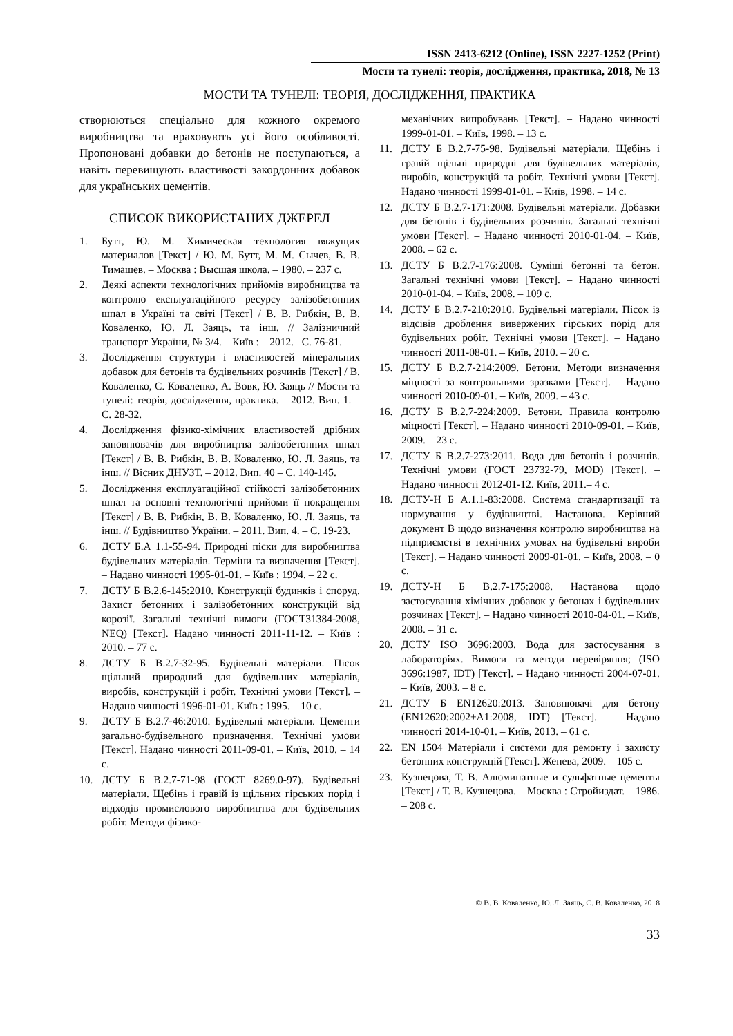ISSN 2413-6212 (Online), ISSN 2227-1252 (Print)
Мости та тунелі: теорія, дослідження, практика, 2018, № 13
МОСТИ ТА ТУНЕЛІ: ТЕОРІЯ, ДОСЛІДЖЕННЯ, ПРАКТИКА
створюються спеціально для кожного окремого виробництва та враховують усі його особливості. Пропоновані добавки до бетонів не поступаються, а навіть перевищують властивості закордонних добавок для українських цементів.
СПИСОК ВИКОРИСТАНИХ ДЖЕРЕЛ
1. Бутт, Ю. М. Химическая технология вяжущих материалов [Текст] / Ю. М. Бутт, М. М. Сычев, В. В. Тимашев. – Москва : Высшая школа. – 1980. – 237 с.
2. Деякі аспекти технологічних прийомів виробництва та контролю експлуатаційного ресурсу залізобетонних шпал в Україні та світі [Текст] / В. В. Рибкін, В. В. Коваленко, Ю. Л. Заяць, та інш. // Залізничний транспорт України, № 3/4. – Київ : – 2012. –С. 76-81.
3. Дослідження структури і властивостей мінеральних добавок для бетонів та будівельних розчинів [Текст] / В. Коваленко, С. Коваленко, А. Вовк, Ю. Заяць // Мости та тунелі: теорія, дослідження, практика. – 2012. Вип. 1. – С. 28-32.
4. Дослідження фізико-хімічних властивостей дрібних заповнювачів для виробництва залізобетонних шпал [Текст] / В. В. Рибкін, В. В. Коваленко, Ю. Л. Заяць, та інш. // Вісник ДНУЗТ. – 2012. Вип. 40 – С. 140-145.
5. Дослідження експлуатаційної стійкості залізобетонних шпал та основні технологічні прийоми її покращення [Текст] / В. В. Рибкін, В. В. Коваленко, Ю. Л. Заяць, та інш. // Будівництво України. – 2011. Вип. 4. – С. 19-23.
6. ДСТУ Б.А 1.1-55-94. Природні піски для виробництва будівельних матеріалів. Терміни та визначення [Текст]. – Надано чинності 1995-01-01. – Київ : 1994. – 22 с.
7. ДСТУ Б В.2.6-145:2010. Конструкції будинків і споруд. Захист бетонних і залізобетонних конструкцій від корозії. Загальні технічні вимоги (ГОСТ31384-2008, NEQ) [Текст]. Надано чинності 2011-11-12. – Київ : 2010. – 77 с.
8. ДСТУ Б В.2.7-32-95. Будівельні матеріали. Пісок щільний природний для будівельних матеріалів, виробів, конструкцій і робіт. Технічні умови [Текст]. – Надано чинності 1996-01-01. Київ : 1995. – 10 с.
9. ДСТУ Б В.2.7-46:2010. Будівельні матеріали. Цементи загально-будівельного призначення. Технічні умови [Текст]. Надано чинності 2011-09-01. – Київ, 2010. – 14 с.
10. ДСТУ Б В.2.7-71-98 (ГОСТ 8269.0-97). Будівельні матеріали. Щебінь і гравій із щільних гірських порід і відходів промислового виробництва для будівельних робіт. Методи фізико-
механічних випробувань [Текст]. – Надано чинності 1999-01-01. – Київ, 1998. – 13 с.
11. ДСТУ Б В.2.7-75-98. Будівельні матеріали. Щебінь і гравій щільні природні для будівельних матеріалів, виробів, конструкцій та робіт. Технічні умови [Текст]. Надано чинності 1999-01-01. – Київ, 1998. – 14 с.
12. ДСТУ Б В.2.7-171:2008. Будівельні матеріали. Добавки для бетонів і будівельних розчинів. Загальні технічні умови [Текст]. – Надано чинності 2010-01-04. – Київ, 2008. – 62 с.
13. ДСТУ Б В.2.7-176:2008. Суміші бетонні та бетон. Загальні технічні умови [Текст]. – Надано чинності 2010-01-04. – Київ, 2008. – 109 с.
14. ДСТУ Б В.2.7-210:2010. Будівельні матеріали. Пісок із відсівів дроблення вивержених гірських порід для будівельних робіт. Технічні умови [Текст]. – Надано чинності 2011-08-01. – Київ, 2010. – 20 с.
15. ДСТУ Б В.2.7-214:2009. Бетони. Методи визначення міцності за контрольними зразками [Текст]. – Надано чинності 2010-09-01. – Київ, 2009. – 43 с.
16. ДСТУ Б В.2.7-224:2009. Бетони. Правила контролю міцності [Текст]. – Надано чинності 2010-09-01. – Київ, 2009. – 23 с.
17. ДСТУ Б В.2.7-273:2011. Вода для бетонів і розчинів. Технічні умови (ГОСТ 23732-79, MOD) [Текст]. – Надано чинності 2012-01-12. Київ, 2011.– 4 с.
18. ДСТУ-Н Б А.1.1-83:2008. Система стандартизації та нормування у будівництві. Настанова. Керівний документ В щодо визначення контролю виробництва на підприємстві в технічних умовах на будівельні вироби [Текст]. – Надано чинності 2009-01-01. – Київ, 2008. – 0 с.
19. ДСТУ-Н Б В.2.7-175:2008. Настанова щодо застосування хімічних добавок у бетонах і будівельних розчинах [Текст]. – Надано чинності 2010-04-01. – Київ, 2008. – 31 с.
20. ДСТУ ISO 3696:2003. Вода для застосування в лабораторіях. Вимоги та методи перевіряння; (ISO 3696:1987, IDT) [Текст]. – Надано чинності 2004-07-01. – Київ, 2003. – 8 с.
21. ДСТУ Б EN12620:2013. Заповнювачі для бетону (EN12620:2002+A1:2008, IDT) [Текст]. – Надано чинності 2014-10-01. – Київ, 2013. – 61 с.
22. EN 1504 Матеріали і системи для ремонту і захисту бетонних конструкцій [Текст]. Женева, 2009. – 105 с.
23. Кузнецова, Т. В. Алюминатные и сульфатные цементы [Текст] / Т. В. Кузнецова. – Москва : Стройиздат. – 1986. – 208 с.
© В. В. Коваленко, Ю. Л. Заяць, С. В. Коваленко, 2018
33